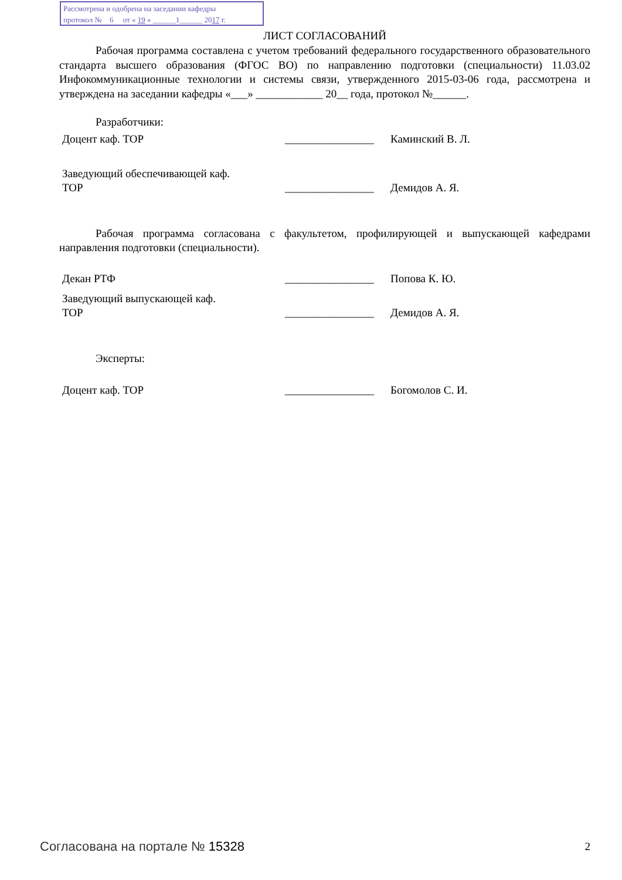Рассмотрена и одобрена на заседании кафедры
протокол № 6 от « 19 » ______1______ 2017 г.
ЛИСТ СОГЛАСОВАНИЙ
Рабочая программа составлена с учетом требований федерального государственного образовательного стандарта высшего образования (ФГОС ВО) по направлению подготовки (специальности) 11.03.02 Инфокоммуникационные технологии и системы связи, утвержденного 2015-03-06 года, рассмотрена и утверждена на заседании кафедры «___» ____________ 20__ года, протокол №______.
Разработчики:
Доцент каф. ТОР ________________ Каминский В. Л.
Заведующий обеспечивающей каф.
ТОР
________________
Демидов А. Я.
Рабочая программа согласована с факультетом, профилирующей и выпускающей кафедрами направления подготовки (специальности).
Декан РТФ ________________ Попова К. Ю.
Заведующий выпускающей каф.
ТОР
________________
Демидов А. Я.
Эксперты:
Доцент каф. ТОР ________________ Богомолов С. И.
Согласована на портале № 15328 2